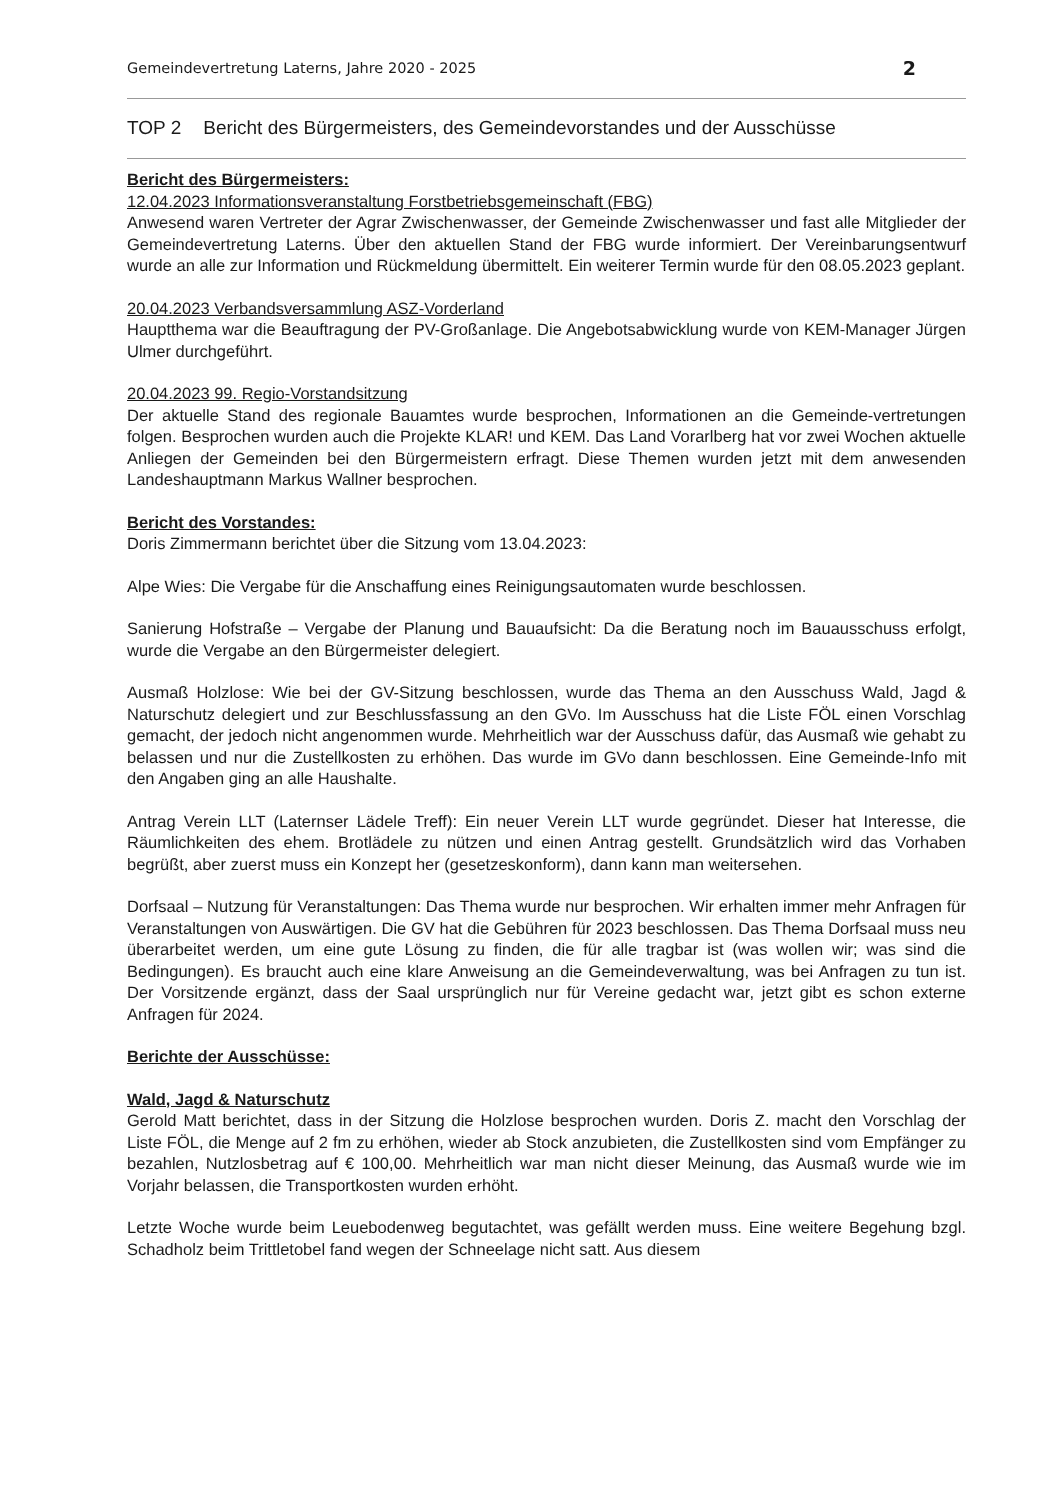Gemeindevertretung Laterns, Jahre 2020 - 2025 2
TOP 2 Bericht des Bürgermeisters, des Gemeindevorstandes und der Ausschüsse
Bericht des Bürgermeisters:
12.04.2023 Informationsveranstaltung Forstbetriebsgemeinschaft (FBG)
Anwesend waren Vertreter der Agrar Zwischenwasser, der Gemeinde Zwischenwasser und fast alle Mitglieder der Gemeindevertretung Laterns. Über den aktuellen Stand der FBG wurde informiert. Der Vereinbarungsentwurf wurde an alle zur Information und Rückmeldung übermittelt. Ein weiterer Termin wurde für den 08.05.2023 geplant.
20.04.2023 Verbandsversammlung ASZ-Vorderland
Hauptthema war die Beauftragung der PV-Großanlage. Die Angebotsabwicklung wurde von KEM-Manager Jürgen Ulmer durchgeführt.
20.04.2023 99. Regio-Vorstandsitzung
Der aktuelle Stand des regionale Bauamtes wurde besprochen, Informationen an die Gemeinde-vertretungen folgen. Besprochen wurden auch die Projekte KLAR! und KEM. Das Land Vorarlberg hat vor zwei Wochen aktuelle Anliegen der Gemeinden bei den Bürgermeistern erfragt. Diese Themen wurden jetzt mit dem anwesenden Landeshauptmann Markus Wallner besprochen.
Bericht des Vorstandes:
Doris Zimmermann berichtet über die Sitzung vom 13.04.2023:
Alpe Wies: Die Vergabe für die Anschaffung eines Reinigungsautomaten wurde beschlossen.
Sanierung Hofstraße – Vergabe der Planung und Bauaufsicht: Da die Beratung noch im Bauausschuss erfolgt, wurde die Vergabe an den Bürgermeister delegiert.
Ausmaß Holzlose: Wie bei der GV-Sitzung beschlossen, wurde das Thema an den Ausschuss Wald, Jagd & Naturschutz delegiert und zur Beschlussfassung an den GVo. Im Ausschuss hat die Liste FÖL einen Vorschlag gemacht, der jedoch nicht angenommen wurde. Mehrheitlich war der Ausschuss dafür, das Ausmaß wie gehabt zu belassen und nur die Zustellkosten zu erhöhen. Das wurde im GVo dann beschlossen. Eine Gemeinde-Info mit den Angaben ging an alle Haushalte.
Antrag Verein LLT (Laternser Lädele Treff): Ein neuer Verein LLT wurde gegründet. Dieser hat Interesse, die Räumlichkeiten des ehem. Brotlädele zu nützen und einen Antrag gestellt. Grundsätzlich wird das Vorhaben begrüßt, aber zuerst muss ein Konzept her (gesetzeskonform), dann kann man weitersehen.
Dorfsaal – Nutzung für Veranstaltungen: Das Thema wurde nur besprochen. Wir erhalten immer mehr Anfragen für Veranstaltungen von Auswärtigen. Die GV hat die Gebühren für 2023 beschlossen. Das Thema Dorfsaal muss neu überarbeitet werden, um eine gute Lösung zu finden, die für alle tragbar ist (was wollen wir; was sind die Bedingungen). Es braucht auch eine klare Anweisung an die Gemeindeverwaltung, was bei Anfragen zu tun ist. Der Vorsitzende ergänzt, dass der Saal ursprünglich nur für Vereine gedacht war, jetzt gibt es schon externe Anfragen für 2024.
Berichte der Ausschüsse:
Wald, Jagd & Naturschutz
Gerold Matt berichtet, dass in der Sitzung die Holzlose besprochen wurden. Doris Z. macht den Vorschlag der Liste FÖL, die Menge auf 2 fm zu erhöhen, wieder ab Stock anzubieten, die Zustellkosten sind vom Empfänger zu bezahlen, Nutzlosbetrag auf € 100,00. Mehrheitlich war man nicht dieser Meinung, das Ausmaß wurde wie im Vorjahr belassen, die Transportkosten wurden erhöht.
Letzte Woche wurde beim Leuebodenweg begutachtet, was gefällt werden muss. Eine weitere Begehung bzgl. Schadholz beim Trittletobel fand wegen der Schneelage nicht satt. Aus diesem